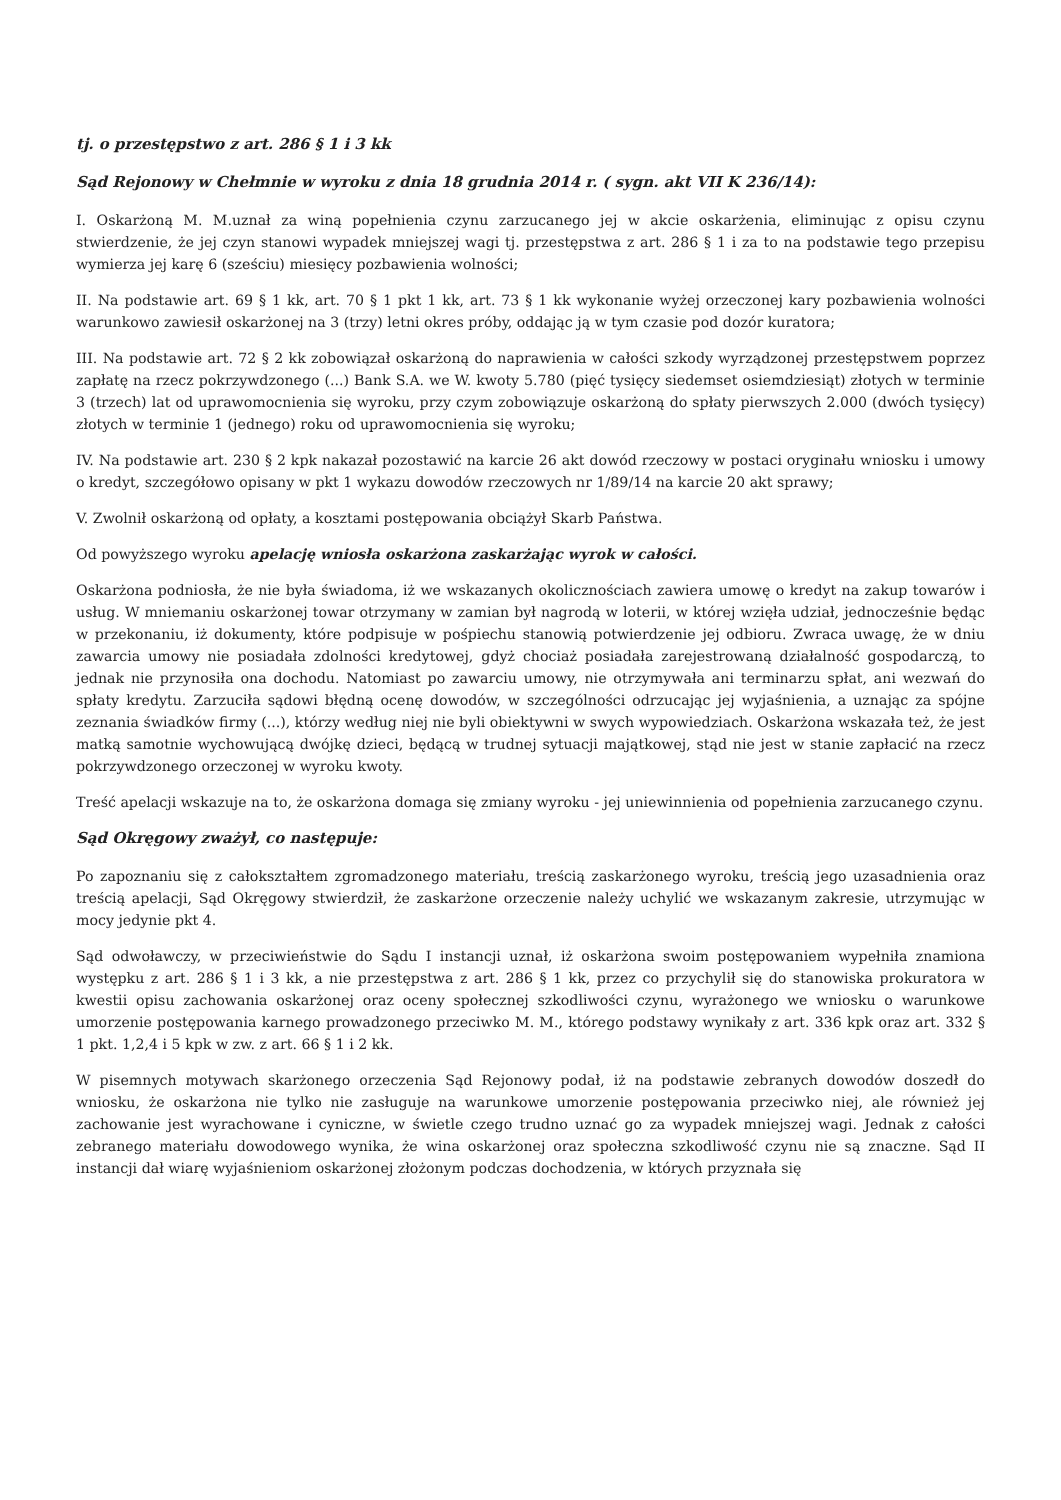tj. o przestępstwo z art. 286 § 1 i 3 kk
Sąd Rejonowy w Chełmnie w wyroku z dnia 18 grudnia 2014 r. ( sygn. akt VII K 236/14):
I. Oskarżoną M. M.uznał za winą popełnienia czynu zarzucanego jej w akcie oskarżenia, eliminując z opisu czynu stwierdzenie, że jej czyn stanowi wypadek mniejszej wagi tj. przestępstwa z art. 286 § 1 i za to na podstawie tego przepisu wymierza jej karę 6 (sześciu) miesięcy pozbawienia wolności;
II. Na podstawie art. 69 § 1 kk, art. 70 § 1 pkt 1 kk, art. 73 § 1 kk wykonanie wyżej orzeczonej kary pozbawienia wolności warunkowo zawiesił oskarżonej na 3 (trzy) letni okres próby, oddając ją w tym czasie pod dozór kuratora;
III. Na podstawie art. 72 § 2 kk zobowiązał oskarżoną do naprawienia w całości szkody wyrządzonej przestępstwem poprzez zapłatę na rzecz pokrzywdzonego (...) Bank S.A. we W. kwoty 5.780 (pięć tysięcy siedemset osiemdziesiąt) złotych w terminie 3 (trzech) lat od uprawomocnienia się wyroku, przy czym zobowiązuje oskarżoną do spłaty pierwszych 2.000 (dwóch tysięcy) złotych w terminie 1 (jednego) roku od uprawomocnienia się wyroku;
IV. Na podstawie art. 230 § 2 kpk nakazał pozostawić na karcie 26 akt dowód rzeczowy w postaci oryginału wniosku i umowy o kredyt, szczegółowo opisany w pkt 1 wykazu dowodów rzeczowych nr 1/89/14 na karcie 20 akt sprawy;
V. Zwolnił oskarżoną od opłaty, a kosztami postępowania obciążył Skarb Państwa.
Od powyższego wyroku apelację wniosła oskarżona zaskarżając wyrok w całości.
Oskarżona podniosła, że nie była świadoma, iż we wskazanych okolicznościach zawiera umowę o kredyt na zakup towarów i usług. W mniemaniu oskarżonej towar otrzymany w zamian był nagrodą w loterii, w której wzięła udział, jednocześnie będąc w przekonaniu, iż dokumenty, które podpisuje w pośpiechu stanowią potwierdzenie jej odbioru. Zwraca uwagę, że w dniu zawarcia umowy nie posiadała zdolności kredytowej, gdyż chociaż posiadała zarejestrowaną działalność gospodarczą, to jednak nie przynosiła ona dochodu. Natomiast po zawarciu umowy, nie otrzymywała ani terminarzu spłat, ani wezwań do spłaty kredytu. Zarzuciła sądowi błędną ocenę dowodów, w szczególności odrzucając jej wyjaśnienia, a uznając za spójne zeznania świadków firmy (...), którzy według niej nie byli obiektywni w swych wypowiedziach. Oskarżona wskazała też, że jest matką samotnie wychowującą dwójkę dzieci, będącą w trudnej sytuacji majątkowej, stąd nie jest w stanie zapłacić na rzecz pokrzywdzonego orzeczonej w wyroku kwoty.
Treść apelacji wskazuje na to, że oskarżona domaga się zmiany wyroku - jej uniewinnienia od popełnienia zarzucanego czynu.
Sąd Okręgowy zważył, co następuje:
Po zapoznaniu się z całokształtem zgromadzonego materiału, treścią zaskarżonego wyroku, treścią jego uzasadnienia oraz treścią apelacji, Sąd Okręgowy stwierdził, że zaskarżone orzeczenie należy uchylić we wskazanym zakresie, utrzymując w mocy jedynie pkt 4.
Sąd odwoławczy, w przeciwieństwie do Sądu I instancji uznał, iż oskarżona swoim postępowaniem wypełniła znamiona występku z art. 286 § 1 i 3 kk, a nie przestępstwa z art. 286 § 1 kk, przez co przychylił się do stanowiska prokuratora w kwestii opisu zachowania oskarżonej oraz oceny społecznej szkodliwości czynu, wyrażonego we wniosku o warunkowe umorzenie postępowania karnego prowadzonego przeciwko M. M., którego podstawy wynikały z art. 336 kpk oraz art. 332 § 1 pkt. 1,2,4 i 5 kpk w zw. z art. 66 § 1 i 2 kk.
W pisemnych motywach skarżonego orzeczenia Sąd Rejonowy podał, iż na podstawie zebranych dowodów doszedł do wniosku, że oskarżona nie tylko nie zasługuje na warunkowe umorzenie postępowania przeciwko niej, ale również jej zachowanie jest wyrachowane i cyniczne, w świetle czego trudno uznać go za wypadek mniejszej wagi. Jednak z całości zebranego materiału dowodowego wynika, że wina oskarżonej oraz społeczna szkodliwość czynu nie są znaczne. Sąd II instancji dał wiarę wyjaśnieniom oskarżonej złożonym podczas dochodzenia, w których przyznała się